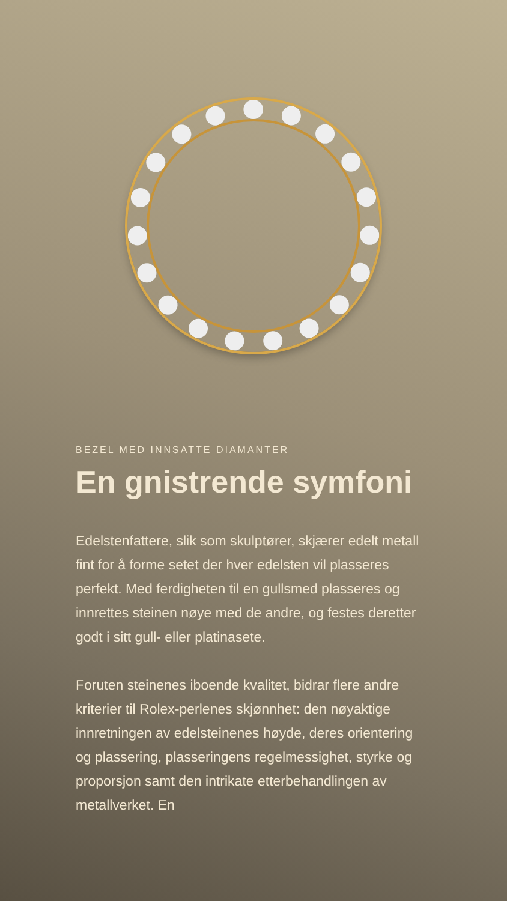BEZEL MED INNSATTE DIAMANTER
En gnistrende symfoni
Edelstenfattere, slik som skulptører, skjærer edelt metall fint for å forme setet der hver edelsten vil plasseres perfekt. Med ferdigheten til en gullsmed plasseres og innrettes steinen nøye med de andre, og festes deretter godt i sitt gull- eller platinasete.
Foruten steinenes iboende kvalitet, bidrar flere andre kriterier til Rolex-perlenes skjønnhet: den nøyaktige innretningen av edelsteinenes høyde, deres orientering og plassering, plasseringens regelmessighet, styrke og proporsjon samt den intrikate etterbehandlingen av metallverket. En